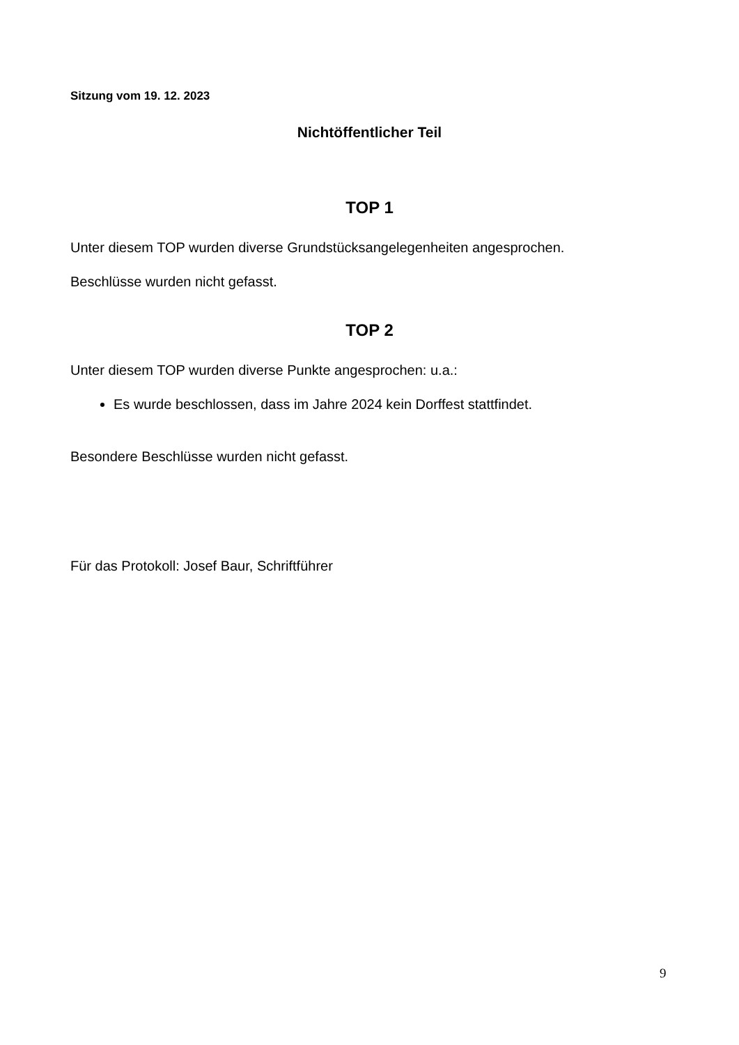Sitzung vom 19. 12. 2023
Nichtöffentlicher Teil
TOP 1
Unter diesem TOP wurden diverse Grundstücksangelegenheiten angesprochen.
Beschlüsse wurden nicht gefasst.
TOP 2
Unter diesem TOP wurden diverse Punkte angesprochen: u.a.:
Es wurde beschlossen, dass im Jahre 2024 kein Dorffest stattfindet.
Besondere Beschlüsse wurden nicht gefasst.
Für das Protokoll: Josef Baur, Schriftführer
9